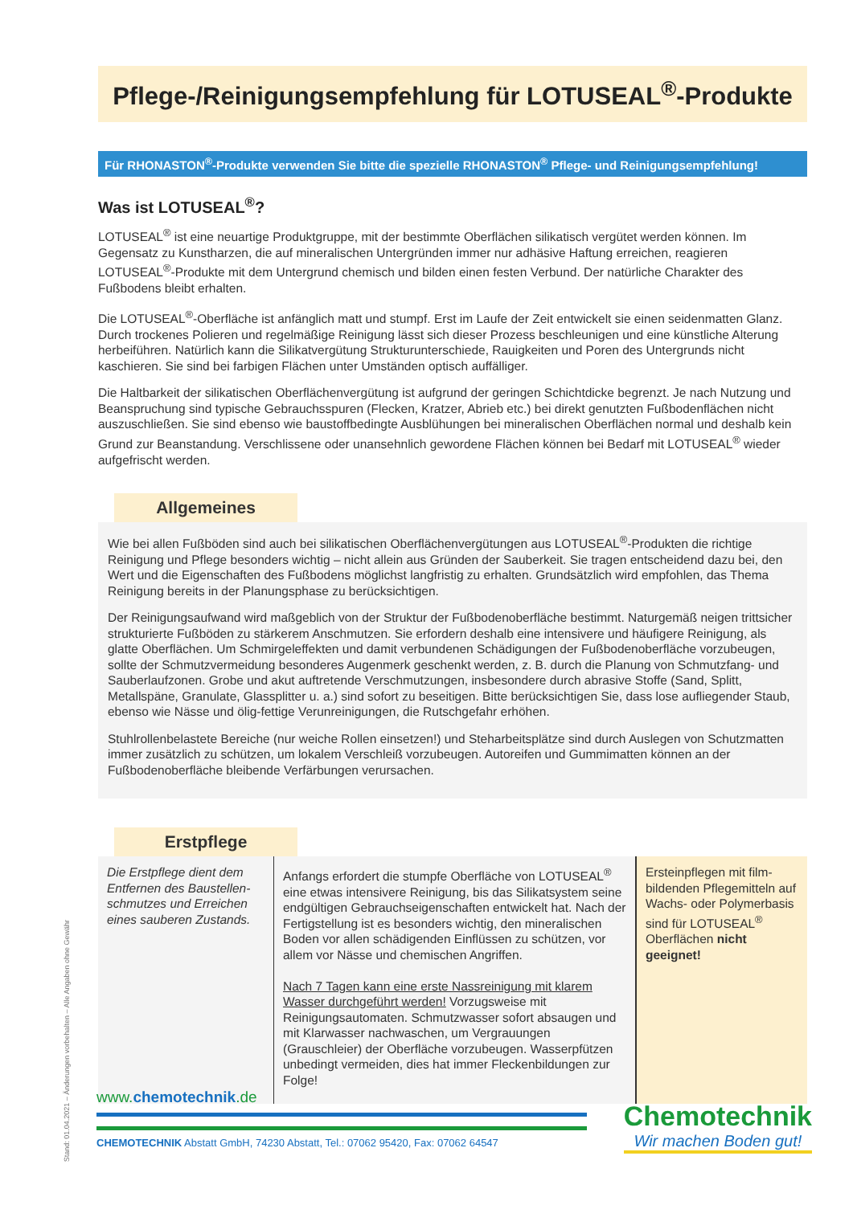Pflege-/Reinigungsempfehlung für LOTUSEAL<sup>®</sup>-Produkte
Für RHONASTON<sup>®</sup>-Produkte verwenden Sie bitte die spezielle RHONASTON<sup>®</sup> Pflege- und Reinigungsempfehlung!
Was ist LOTUSEAL<sup>®</sup>?
LOTUSEAL<sup>®</sup> ist eine neuartige Produktgruppe, mit der bestimmte Oberflächen silikatisch vergütet werden können. Im Gegensatz zu Kunstharzen, die auf mineralischen Untergründen immer nur adhäsive Haftung erreichen, reagieren LOTUSEAL<sup>®</sup>-Produkte mit dem Untergrund chemisch und bilden einen festen Verbund. Der natürliche Charakter des Fußbodens bleibt erhalten.
Die LOTUSEAL<sup>®</sup>-Oberfläche ist anfänglich matt und stumpf. Erst im Laufe der Zeit entwickelt sie einen seidenmatten Glanz. Durch trockenes Polieren und regelmäßige Reinigung lässt sich dieser Prozess beschleunigen und eine künstliche Alterung herbeiführen. Natürlich kann die Silikatvergütung Strukturunterschiede, Rauigkeiten und Poren des Untergrunds nicht kaschieren. Sie sind bei farbigen Flächen unter Umständen optisch auffälliger.
Die Haltbarkeit der silikatischen Oberflächenvergütung ist aufgrund der geringen Schichtdicke begrenzt. Je nach Nutzung und Beanspruchung sind typische Gebrauchsspuren (Flecken, Kratzer, Abrieb etc.) bei direkt genutzten Fußbodenflächen nicht auszuschließen. Sie sind ebenso wie baustoffbedingte Ausblühungen bei mineralischen Oberflächen normal und deshalb kein Grund zur Beanstandung. Verschlissene oder unansehnlich gewordene Flächen können bei Bedarf mit LOTUSEAL<sup>®</sup> wieder aufgefrischt werden.
Allgemeines
Wie bei allen Fußböden sind auch bei silikatischen Oberflächenvergütungen aus LOTUSEAL<sup>®</sup>-Produkten die richtige Reinigung und Pflege besonders wichtig – nicht allein aus Gründen der Sauberkeit. Sie tragen entscheidend dazu bei, den Wert und die Eigenschaften des Fußbodens möglichst langfristig zu erhalten. Grundsätzlich wird empfohlen, das Thema Reinigung bereits in der Planungsphase zu berücksichtigen.
Der Reinigungsaufwand wird maßgeblich von der Struktur der Fußbodenoberfläche bestimmt. Naturgemäß neigen trittsicher strukturierte Fußböden zu stärkerem Anschmutzen. Sie erfordern deshalb eine intensivere und häufigere Reinigung, als glatte Oberflächen. Um Schmirgeleffekten und damit verbundenen Schädigungen der Fußbodenoberfläche vorzubeugen, sollte der Schmutzvermeidung besonderes Augenmerk geschenkt werden, z. B. durch die Planung von Schmutzfang- und Sauberlaufzonen. Grobe und akut auftretende Verschmutzungen, insbesondere durch abrasive Stoffe (Sand, Splitt, Metallspäne, Granulate, Glassplitter u. a.) sind sofort zu beseitigen. Bitte berücksichtigen Sie, dass lose aufliegender Staub, ebenso wie Nässe und ölig-fettige Verunreinigungen, die Rutschgefahr erhöhen.
Stuhlrollenbelastete Bereiche (nur weiche Rollen einsetzen!) und Steharbeitsplätze sind durch Auslegen von Schutzmatten immer zusätzlich zu schützen, um lokalem Verschleiß vorzubeugen. Autoreifen und Gummimatten können an der Fußbodenoberfläche bleibende Verfärbungen verursachen.
Erstpflege
| Die Erstpflege dient dem Entfernen des Baustellen­schmutzes und Erreichen eines sauberen Zustands. | Anfangs erfordert die stumpfe Oberfläche von LOTUSEAL<sup>®</sup> eine etwas intensivere Reinigung, bis das Silikatsystem seine endgültigen Gebrauchseigenschaften entwickelt hat. Nach der Fertigstellung ist es besonders wichtig, den mineralischen Boden vor allen schädigenden Einflüssen zu schützen, vor allem vor Nässe und chemischen Angriffen. Nach 7 Tagen kann eine erste Nassreinigung mit klarem Wasser durchgeführt werden! Vorzugsweise mit Reinigungsautomaten. Schmutzwasser sofort absaugen und mit Klarwasser nachwaschen, um Vergrauungen (Grauschleier) der Oberfläche vorzubeugen. Wasserpfützen unbedingt vermeiden, dies hat immer Fleckenbildungen zur Folge! | Ersteinpflegen mit film­bildenden Pflegemitteln auf Wachs- oder Polymerbasis sind für LOTUSEAL<sup>®</sup> Oberflächen nicht geeignet! |
Stand: 01.04.2021 – Änderungen vorbehalten – Alle Angaben ohne Gewähr
www.chemotechnik.de
CHEMOTECHNIK Abstatt GmbH, 74230 Abstatt, Tel.: 07062 95420, Fax: 07062 64547
Chemotechnik
Wir machen Boden gut!